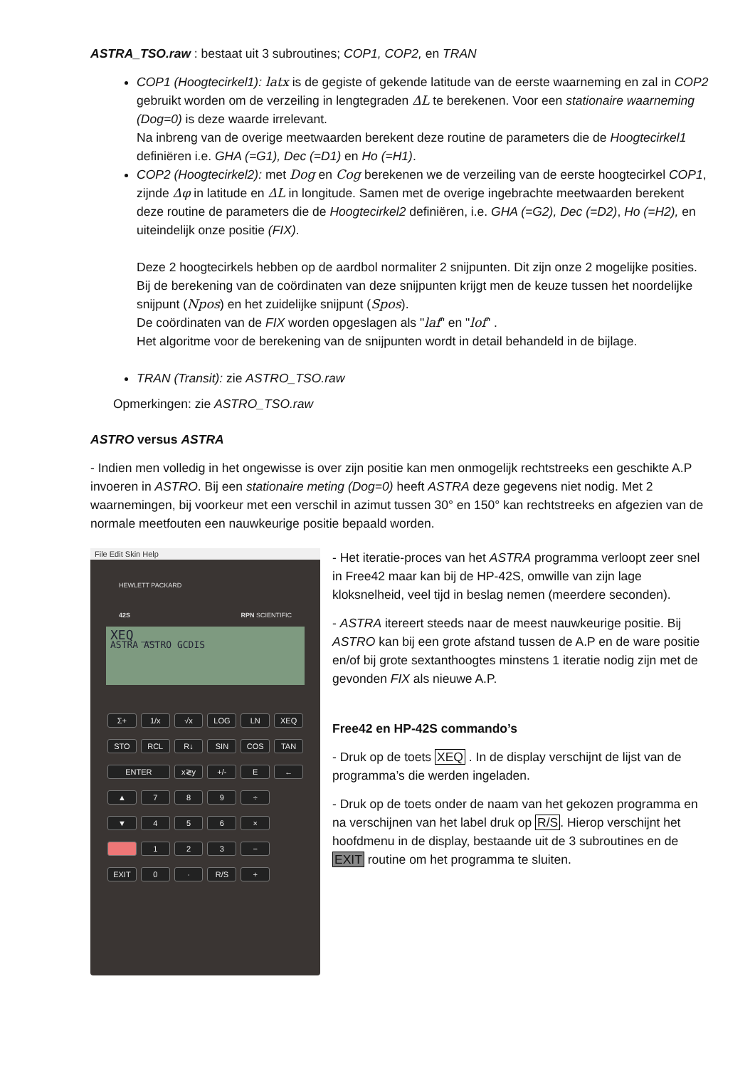ASTRA_TSO.raw : bestaat uit 3 subroutines; COP1, COP2, en TRAN
COP1 (Hoogtecirkel1): latx is de gegiste of gekende latitude van de eerste waarneming en zal in COP2 gebruikt worden om de verzeiling in lengtegraden ΔL te berekenen. Voor een stationaire waarneming (Dog=0) is deze waarde irrelevant.
Na inbreng van de overige meetwaarden berekent deze routine de parameters die de Hoogtecirkel1 definiëren i.e. GHA (=G1), Dec (=D1) en Ho (=H1).
COP2 (Hoogtecirkel2): met Dog en Cog berekenen we de verzeiling van de eerste hoogtecirkel COP1, zijnde Δφ in latitude en ΔL in longitude. Samen met de overige ingebrachte meetwaarden berekent deze routine de parameters die de Hoogtecirkel2 definiëren, i.e. GHA (=G2), Dec (=D2), Ho (=H2), en uiteindelijk onze positie (FIX).
Deze 2 hoogtecirkels hebben op de aardbol normaliter 2 snijpunten. Dit zijn onze 2 mogelijke posities. Bij de berekening van de coördinaten van deze snijpunten krijgt men de keuze tussen het noordelijke snijpunt (Npos) en het zuidelijke snijpunt (Spos).
De coördinaten van de FIX worden opgeslagen als "laf" en "lof" .
Het algoritme voor de berekening van de snijpunten wordt in detail behandeld in de bijlage.
TRAN (Transit): zie ASTRO_TSO.raw
Opmerkingen: zie ASTRO_TSO.raw
ASTRO versus ASTRA
- Indien men volledig in het ongewisse is over zijn positie kan men onmogelijk rechtstreeks een geschikte A.P invoeren in ASTRO. Bij een stationaire meting (Dog=0) heeft ASTRA deze gegevens niet nodig. Met 2 waarnemingen, bij voorkeur met een verschil in azimut tussen 30° en 150° kan rechtstreeks en afgezien van de normale meetfouten een nauwkeurige positie bepaald worden.
File Edit Skin Help
HEWLETT PACKARD
42S RPN SCIENTIFIC
XEQ __
ASTRA ASTRO GCDIS
Σ+
1/x
√x
LOG
LN
XEQ
STO
RCL
R↓
SIN
COS
TAN
ENTER
x≷y
+/-
E
←
▲
7
8
9
÷
▼
4
5
6
×
1
2
3
−
EXIT
0
·
R/S
+
- Het iteratie-proces van het ASTRA programma verloopt zeer snel in Free42 maar kan bij de HP-42S, omwille van zijn lage kloksnelheid, veel tijd in beslag nemen (meerdere seconden).
- ASTRA itereert steeds naar de meest nauwkeurige positie. Bij ASTRO kan bij een grote afstand tussen de A.P en de ware positie en/of bij grote sextanthoogtes minstens 1 iteratie nodig zijn met de gevonden FIX als nieuwe A.P.
Free42 en HP-42S commando’s
- Druk op de toets XEQ . In de display verschijnt de lijst van de programma’s die werden ingeladen.
- Druk op de toets onder de naam van het gekozen programma en na verschijnen van het label druk op R/S. Hierop verschijnt het hoofdmenu in de display, bestaande uit de 3 subroutines en de EXIT routine om het programma te sluiten.